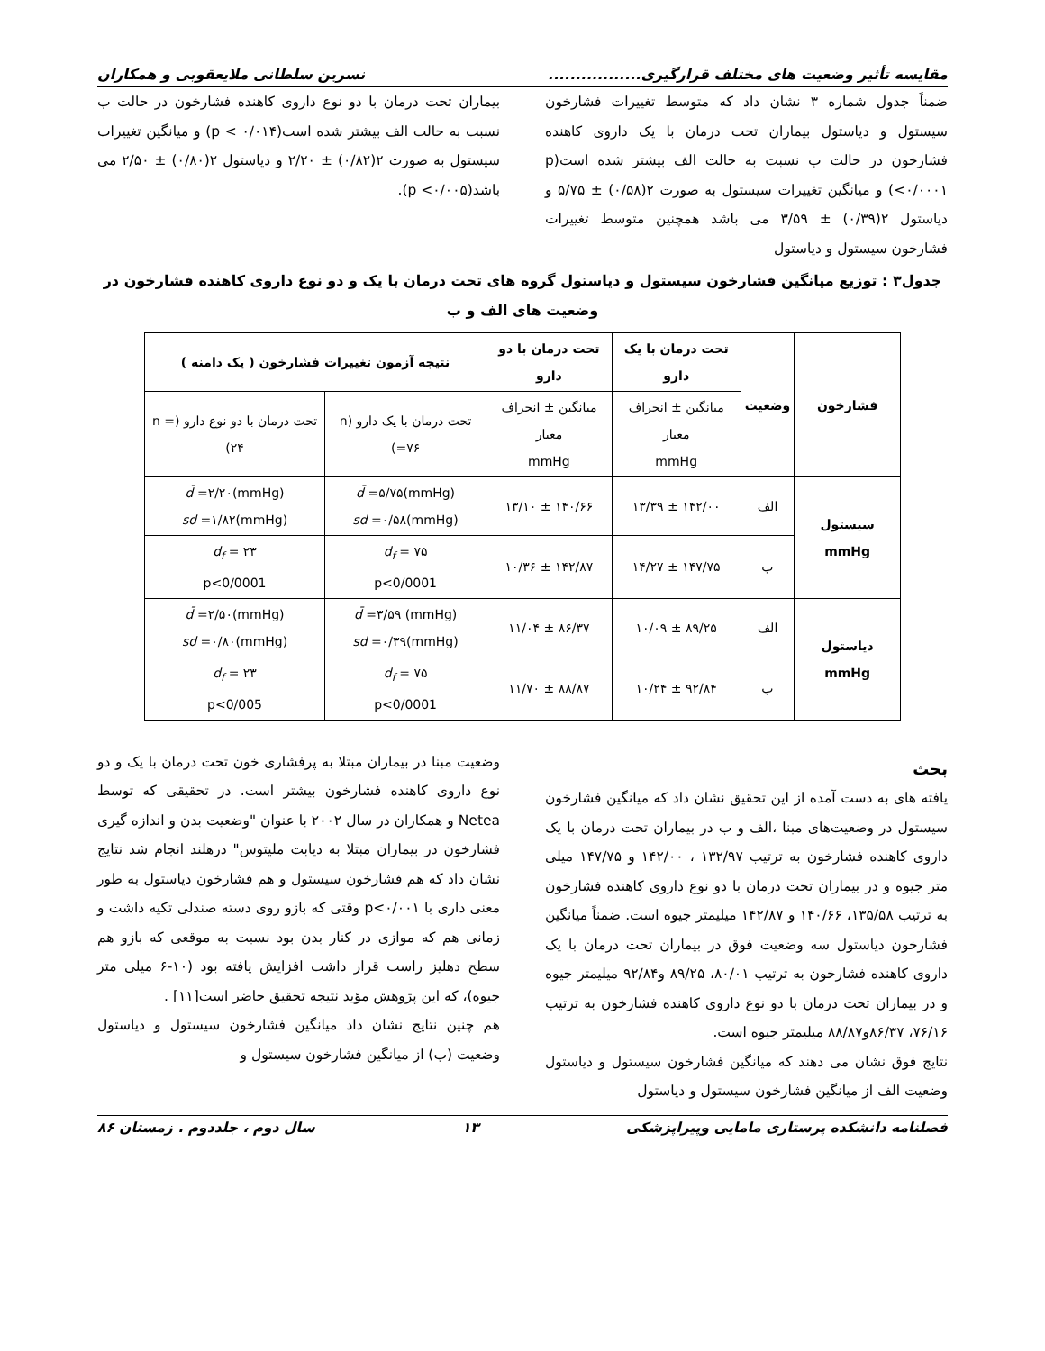مقایسه تأثیر وضعیت های مختلف قرارگیری................. نسرین سلطانی ملایعقوبی و همکاران
ضمناً جدول شماره ۳ نشان داد که متوسط تغییرات فشارخون سیستول و دیاستول بیماران تحت درمان با یک داروی کاهنده فشارخون در حالت ب نسبت به حالت الف بیشتر شده است(p <۰/۰۰۰۱) و میانگین تغییرات سیستول به صورت ۲(۰/۵۸) ± ۵/۷۵ و دیاستول ۲(۰/۳۹) ± ۳/۵۹ می باشد همچنین متوسط تغییرات فشارخون سیستول و دیاستول
بیماران تحت درمان با دو نوع داروی کاهنده فشارخون در حالت ب نسبت به حالت الف بیشتر شده است(p < ۰/۰۱۴) و میانگین تغییرات سیستول به صورت ۲(۰/۸۲) ± ۲/۲۰ و دیاستول ۲(۰/۸۰) ± ۲/۵۰ می باشد(p <۰/۰۰۵).
جدول۳ : توزیع میانگین فشارخون سیستول و دیاستول گروه های تحت درمان با یک و دو نوع داروی کاهنده فشارخون در وضعیت های الف و ب
| فشارخون | وضعیت | تحت درمان با یک دارو | تحت درمان با دو دارو | نتیجه آزمون تغییرات فشارخون ( یک دامنه ) | |
| --- | --- | --- | --- | --- | --- |
| | | میانگین ± انحراف معیار mmHg | میانگین ± انحراف معیار mmHg | تحت درمان با یک دارو (n =۷۶) | تحت درمان با دو نوع دارو (n = ۲۴) |
| سیستول mmHg | الف | ۱۴۲/۰۰ ± ۱۳/۳۹ | ۱۴۰/۶۶ ± ۱۳/۱۰ | d̄ =۵/۷۵(mmHg) sd =۰/۵۸(mmHg) | d̄ =۲/۲۰(mmHg) sd =۱/۸۲(mmHg) |
| | ب | ۱۴۷/۷۵ ± ۱۴/۲۷ | ۱۴۲/۸۷ ± ۱۰/۳۶ | d<sub>f</sub> = ۷۵ p<0/0001 | d<sub>f</sub> = ۲۳ p<0/0001 |
| دیاستول mmHg | الف | ۸۹/۲۵ ± ۱۰/۰۹ | ۸۶/۳۷ ± ۱۱/۰۴ | d̄ =۳/۵۹ (mmHg) sd =۰/۳۹(mmHg) | d̄ =۲/۵۰(mmHg) sd =۰/۸۰(mmHg) |
| | ب | ۹۲/۸۴ ± ۱۰/۲۴ | ۸۸/۸۷ ± ۱۱/۷۰ | d<sub>f</sub> = ۷۵ p<0/0001 | d<sub>f</sub> = ۲۳ p<0/005 |
بحث
یافته های به دست آمده از این تحقیق نشان داد که میانگین فشارخون سیستول در وضعیت‌های مبنا ،الف و ب در بیماران تحت درمان با یک داروی کاهنده فشارخون به ترتیب ۱۳۲/۹۷ ، ۱۴۲/۰۰ و ۱۴۷/۷۵ میلی متر جیوه و در بیماران تحت درمان با دو نوع داروی کاهنده فشارخون به ترتیب ۱۳۵/۵۸، ۱۴۰/۶۶ و ۱۴۲/۸۷ میلیمتر جیوه است. ضمناً میانگین فشارخون دیاستول سه وضعیت فوق در بیماران تحت درمان با یک داروی کاهنده فشارخون به ترتیب ۸۰/۰۱، ۸۹/۲۵ و۹۲/۸۴ میلیمتر جیوه و در بیماران تحت درمان با دو نوع داروی کاهنده فشارخون به ترتیب ۷۶/۱۶، ۸۶/۳۷و۸۸/۸۷ میلیمتر جیوه است.
نتایج فوق نشان می دهند که میانگین فشارخون سیستول و دیاستول وضعیت الف از میانگین فشارخون سیستول و دیاستول
وضعیت مبنا در بیماران مبتلا به پرفشاری خون تحت درمان با یک و دو نوع داروی کاهنده فشارخون بیشتر است. در تحقیقی که توسط Netea و همکاران در سال ۲۰۰۲ با عنوان "وضعیت بدن و اندازه گیری فشارخون در بیماران مبتلا به دیابت ملیتوس" درهلند انجام شد نتایج نشان داد که هم فشارخون سیستول و هم فشارخون دیاستول به طور معنی داری با p<۰/۰۰۱ وقتی که بازو روی دسته صندلی تکیه داشت و زمانی هم که موازی در کنار بدن بود نسبت به موقعی که بازو هم سطح دهلیز راست قرار داشت افزایش یافته بود (۱۰-۶ میلی متر جیوه)، که این پژوهش مؤید نتیجه تحقیق حاضر است[۱۱] .
هم چنین نتایج نشان داد میانگین فشارخون سیستول و دیاستول وضعیت (ب) از میانگین فشارخون سیستول و
فصلنامه دانشکده پرستاری مامایی وپیراپزشکی ۱۳ سال دوم ، جلددوم . زمستان ۸۶